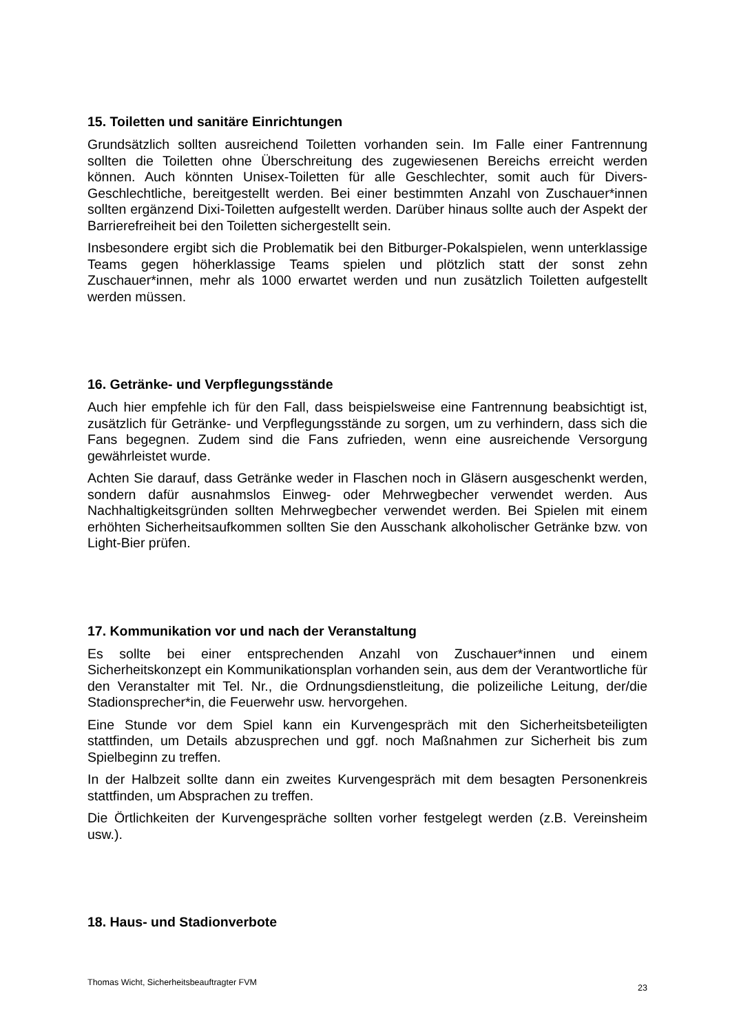15. Toiletten und sanitäre Einrichtungen
Grundsätzlich sollten ausreichend Toiletten vorhanden sein. Im Falle einer Fantrennung sollten die Toiletten ohne Überschreitung des zugewiesenen Bereichs erreicht werden können. Auch könnten Unisex-Toiletten für alle Geschlechter, somit auch für Divers-Geschlechtliche, bereitgestellt werden. Bei einer bestimmten Anzahl von Zuschauer*innen sollten ergänzend Dixi-Toiletten aufgestellt werden. Darüber hinaus sollte auch der Aspekt der Barrierefreiheit bei den Toiletten sichergestellt sein.
Insbesondere ergibt sich die Problematik bei den Bitburger-Pokalspielen, wenn unterklassige Teams gegen höherklassige Teams spielen und plötzlich statt der sonst zehn Zuschauer*innen, mehr als 1000 erwartet werden und nun zusätzlich Toiletten aufgestellt werden müssen.
16. Getränke- und Verpflegungsstände
Auch hier empfehle ich für den Fall, dass beispielsweise eine Fantrennung beabsichtigt ist, zusätzlich für Getränke- und Verpflegungsstände zu sorgen, um zu verhindern, dass sich die Fans begegnen. Zudem sind die Fans zufrieden, wenn eine ausreichende Versorgung gewährleistet wurde.
Achten Sie darauf, dass Getränke weder in Flaschen noch in Gläsern ausgeschenkt werden, sondern dafür ausnahmslos Einweg- oder Mehrwegbecher verwendet werden. Aus Nachhaltigkeitsgründen sollten Mehrwegbecher verwendet werden. Bei Spielen mit einem erhöhten Sicherheitsaufkommen sollten Sie den Ausschank alkoholischer Getränke bzw. von Light-Bier prüfen.
17. Kommunikation vor und nach der Veranstaltung
Es sollte bei einer entsprechenden Anzahl von Zuschauer*innen und einem Sicherheitskonzept ein Kommunikationsplan vorhanden sein, aus dem der Verantwortliche für den Veranstalter mit Tel. Nr., die Ordnungsdienstleitung, die polizeiliche Leitung, der/die Stadionsprecher*in, die Feuerwehr usw. hervorgehen.
Eine Stunde vor dem Spiel kann ein Kurvengespräch mit den Sicherheitsbeteiligten stattfinden, um Details abzusprechen und ggf. noch Maßnahmen zur Sicherheit bis zum Spielbeginn zu treffen.
In der Halbzeit sollte dann ein zweites Kurvengespräch mit dem besagten Personenkreis stattfinden, um Absprachen zu treffen.
Die Örtlichkeiten der Kurvengespräche sollten vorher festgelegt werden (z.B. Vereinsheim usw.).
18. Haus- und Stadionverbote
Thomas Wicht, Sicherheitsbeauftragter FVM 23